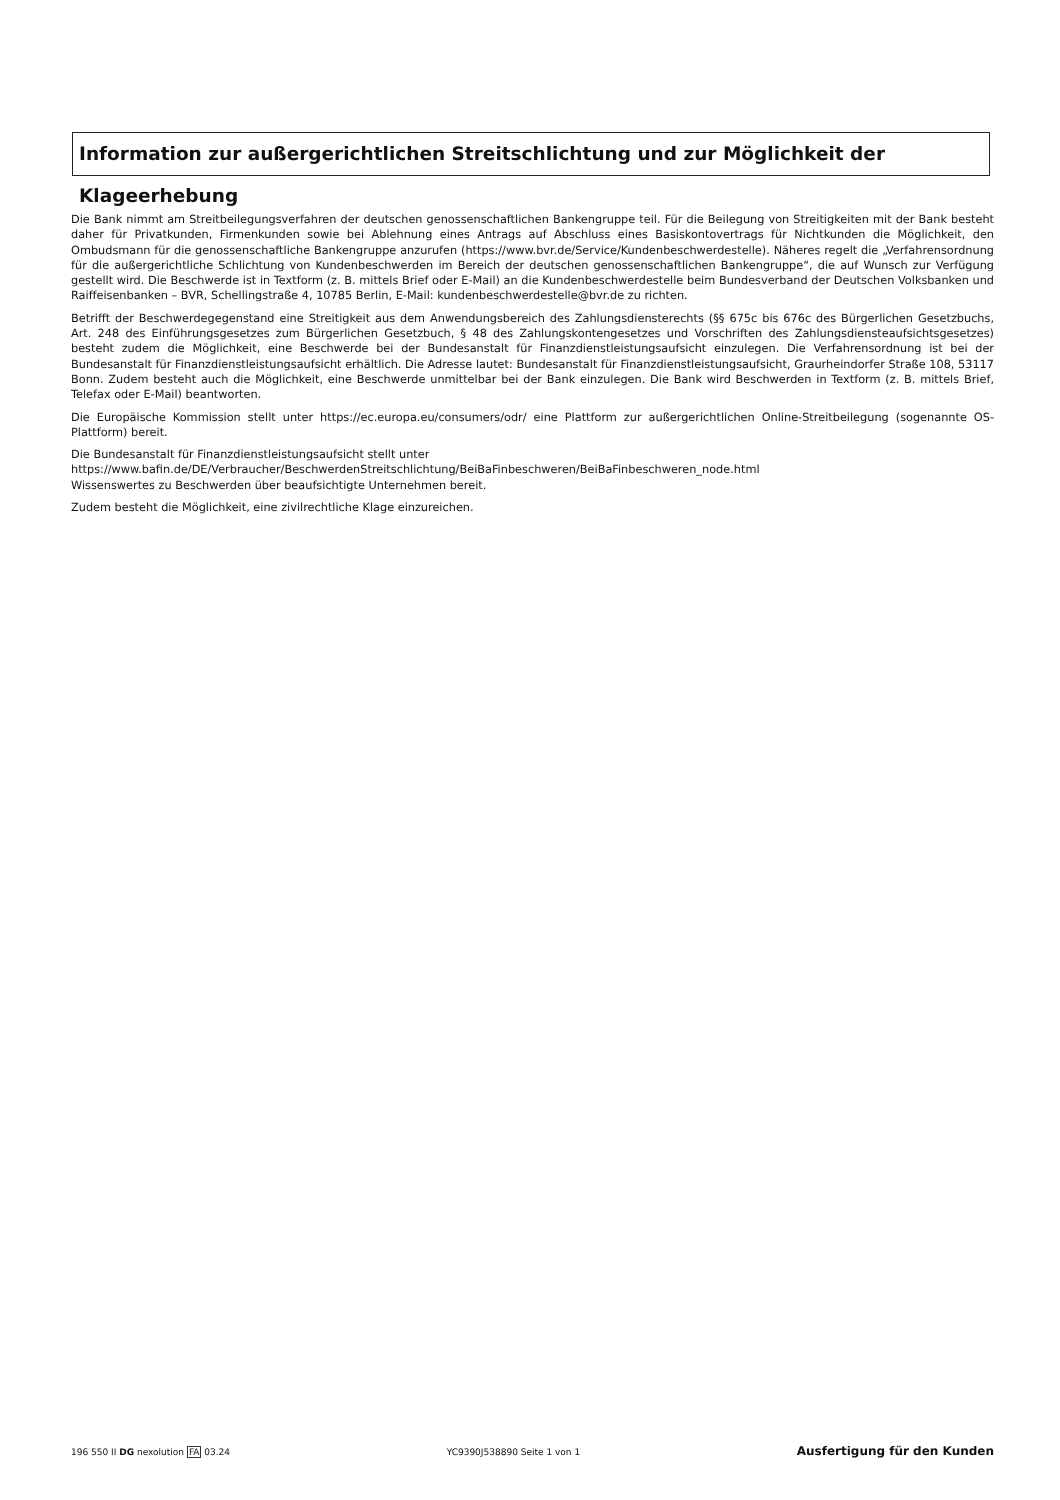Information zur außergerichtlichen Streitschlichtung und zur Möglichkeit der Klageerhebung
Die Bank nimmt am Streitbeilegungsverfahren der deutschen genossenschaftlichen Bankengruppe teil. Für die Beilegung von Streitigkeiten mit der Bank besteht daher für Privatkunden, Firmenkunden sowie bei Ablehnung eines Antrags auf Abschluss eines Basiskontovertrags für Nichtkunden die Möglichkeit, den Ombudsmann für die genossenschaftliche Bankengruppe anzurufen (https://www.bvr.de/Service/Kundenbeschwerdestelle). Näheres regelt die „Verfahrensordnung für die außergerichtliche Schlichtung von Kundenbeschwerden im Bereich der deutschen genossenschaftlichen Bankengruppe“, die auf Wunsch zur Verfügung gestellt wird. Die Beschwerde ist in Textform (z. B. mittels Brief oder E-Mail) an die Kundenbeschwerdestelle beim Bundesverband der Deutschen Volksbanken und Raiffeisenbanken – BVR, Schellingstraße 4, 10785 Berlin, E-Mail: kundenbeschwerdestelle@bvr.de zu richten.
Betrifft der Beschwerdegegenstand eine Streitigkeit aus dem Anwendungsbereich des Zahlungsdiensterechts (§§ 675c bis 676c des Bürgerlichen Gesetzbuchs, Art. 248 des Einführungsgesetzes zum Bürgerlichen Gesetzbuch, § 48 des Zahlungskontengesetzes und Vorschriften des Zahlungsdiensteaufsichtsgesetzes) besteht zudem die Möglichkeit, eine Beschwerde bei der Bundesanstalt für Finanzdienstleistungsaufsicht einzulegen. Die Verfahrensordnung ist bei der Bundesanstalt für Finanzdienstleistungsaufsicht erhältlich. Die Adresse lautet: Bundesanstalt für Finanzdienstleistungsaufsicht, Graurheindorfer Straße 108, 53117 Bonn. Zudem besteht auch die Möglichkeit, eine Beschwerde unmittelbar bei der Bank einzulegen. Die Bank wird Beschwerden in Textform (z. B. mittels Brief, Telefax oder E-Mail) beantworten.
Die Europäische Kommission stellt unter https://ec.europa.eu/consumers/odr/ eine Plattform zur außergerichtlichen Online-Streitbeilegung (sogenannte OS-Plattform) bereit.
Die Bundesanstalt für Finanzdienstleistungsaufsicht stellt unter
https://www.bafin.de/DE/Verbraucher/BeschwerdenStreitschlichtung/BeiBaFinbeschweren/BeiBaFinbeschweren_node.html
Wissenswertes zu Beschwerden über beaufsichtigte Unternehmen bereit.
Zudem besteht die Möglichkeit, eine zivilrechtliche Klage einzureichen.
196 550 II DG nexolution FA 03.24 YC9390J538890 Seite 1 von 1 Ausfertigung für den Kunden